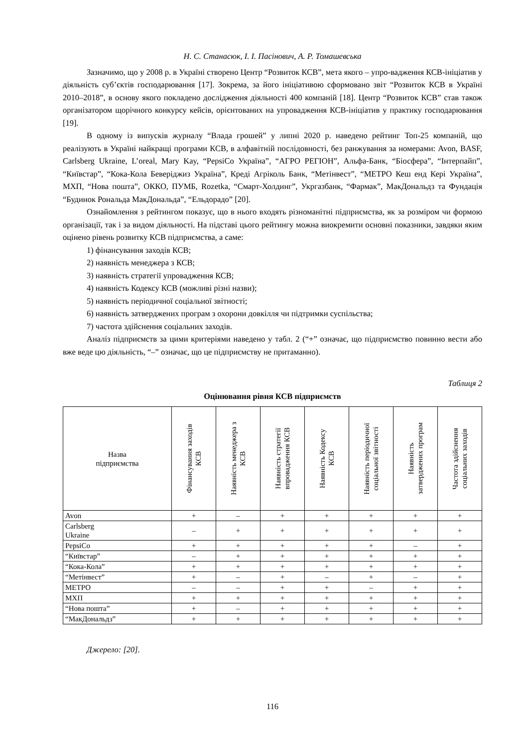Н. С. Станасюк, І. І. Пасінович, А. Р. Томашевська
Зазначимо, що у 2008 р. в Україні створено Центр “Розвиток КСВ”, мета якого – упро-вадження КСВ-ініціатив у діяльність суб’єктів господарювання [17]. Зокрема, за його ініціативою сформовано звіт “Розвиток КСВ в Україні 2010–2018”, в основу якого покладено дослідження діяльності 400 компаній [18]. Центр “Розвиток КСВ” став також організатором щорічного конкурсу кейсів, орієнтованих на упровадження КСВ-ініціатив у практику господарювання [19].
В одному із випусків журналу “Влада грошей” у липні 2020 р. наведено рейтинг Топ-25 компаній, що реалізують в Україні найкращі програми КСВ, в алфавітній послідовності, без ранжування за номерами: Avon, BASF, Carlsberg Ukraine, L’oreal, Mary Kay, “PepsiCo Україна”, “АГРО РЕГІОН”, Альфа-Банк, “Біосфера”, “Інтерпайп”, “Київстар”, “Кока-Кола Беверіджиз Україна”, Креді Агріколь Банк, “Метінвест”, “МЕТРО Кеш енд Кері Україна”, МХП, “Нова пошта”, ОККО, ПУМБ, Rozetka, “Смарт-Холдинг”, Укргазбанк, “Фармак”, МакДональдз та Фундація “Будинок Рональда МакДональда”, “Ельдорадо” [20].
Ознайомлення з рейтингом показує, що в нього входять різноманітні підприємства, як за розміром чи формою організації, так і за видом діяльності. На підставі цього рейтингу можна виокремити основні показники, завдяки яким оцінено рівень розвитку КСВ підприємства, а саме:
1) фінансування заходів КСВ;
2) наявність менеджера з КСВ;
3) наявність стратегії упровадження КСВ;
4) наявність Кодексу КСВ (можливі різні назви);
5) наявність періодичної соціальної звітності;
6) наявність затверджених програм з охорони довкілля чи підтримки суспільства;
7) частота здійснення соціальних заходів.
Аналіз підприємств за цими критеріями наведено у табл. 2 (“+” означає, що підприємство повинно вести або вже веде цю діяльність, “–” означає, що це підприємству не притаманно).
Таблиця 2
Оцінювання рівня КСВ підприємств
| Назва підприємства | Фінансування заходів КСВ | Наявність менеджера з КСВ | Наявність стратегії впровадження КСВ | Наявність Кодексу КСВ | Наявність періодичної соціальної звітності | Наявність затверджених програм | Частота здійснення соціальних заходів |
| --- | --- | --- | --- | --- | --- | --- | --- |
| Avon | + | – | + | + | + | + | + |
| Carlsberg Ukraine | – | + | + | + | + | + | + |
| PepsiCo | + | + | + | + | + | – | + |
| “Київстар” | – | + | + | + | + | + | + |
| “Кока-Кола” | + | + | + | + | + | + | + |
| “Метінвест” | + | – | + | – | + | – | + |
| МЕТРО | – | – | + | + | – | + | + |
| МХП | + | + | + | + | + | + | + |
| “Нова пошта” | + | – | + | + | + | + | + |
| “МакДональдз” | + | + | + | + | + | + | + |
Джерело: [20].
116